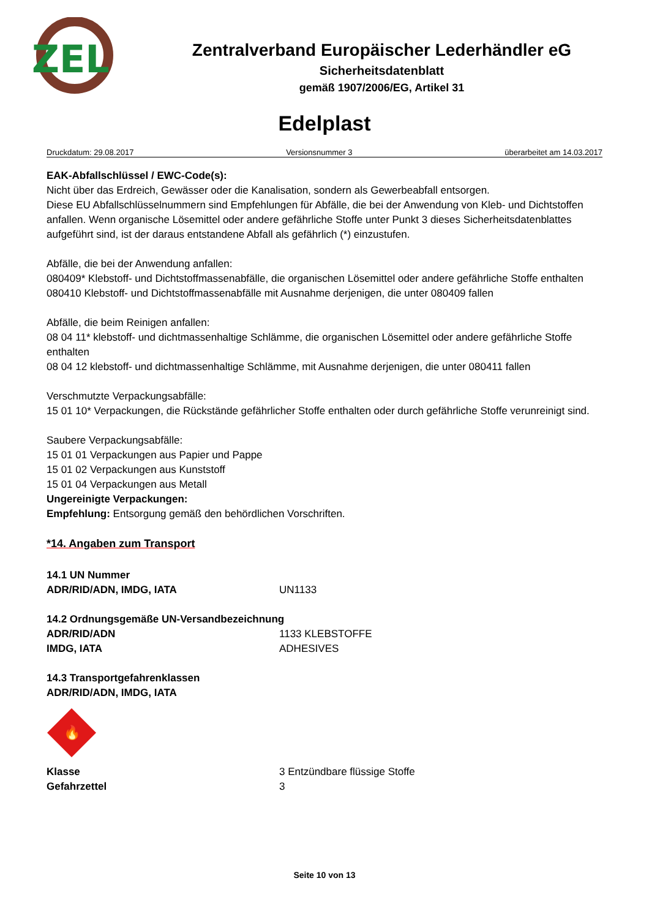ZEL
Zentralverband Europäischer Lederhändler eG
Sicherheitsdatenblatt
gemäß 1907/2006/EG, Artikel 31
Edelplast
Druckdatum: 29.08.2017 Versionsnummer 3 überarbeitet am 14.03.2017
EAK-Abfallschlüssel / EWC-Code(s):
Nicht über das Erdreich, Gewässer oder die Kanalisation, sondern als Gewerbeabfall entsorgen.
Diese EU Abfallschlüsselnummern sind Empfehlungen für Abfälle, die bei der Anwendung von Kleb- und Dichtstoffen anfallen. Wenn organische Lösemittel oder andere gefährliche Stoffe unter Punkt 3 dieses Sicherheitsdatenblattes aufgeführt sind, ist der daraus entstandene Abfall als gefährlich (*) einzustufen.
Abfälle, die bei der Anwendung anfallen:
080409* Klebstoff- und Dichtstoffmassenabfälle, die organischen Lösemittel oder andere gefährliche Stoffe enthalten
080410 Klebstoff- und Dichtstoffmassenabfälle mit Ausnahme derjenigen, die unter 080409 fallen
Abfälle, die beim Reinigen anfallen:
08 04 11* klebstoff- und dichtmassenhaltige Schlämme, die organischen Lösemittel oder andere gefährliche Stoffe enthalten
08 04 12 klebstoff- und dichtmassenhaltige Schlämme, mit Ausnahme derjenigen, die unter 080411 fallen
Verschmutzte Verpackungsabfälle:
15 01 10* Verpackungen, die Rückstände gefährlicher Stoffe enthalten oder durch gefährliche Stoffe verunreinigt sind.
Saubere Verpackungsabfälle:
15 01 01 Verpackungen aus Papier und Pappe
15 01 02 Verpackungen aus Kunststoff
15 01 04 Verpackungen aus Metall
Ungereinigte Verpackungen:
Empfehlung: Entsorgung gemäß den behördlichen Vorschriften.
*14. Angaben zum Transport
14.1 UN Nummer
ADR/RID/ADN, IMDG, IATA UN1133
14.2 Ordnungsgemäße UN-Versandbezeichnung
ADR/RID/ADN 1133 KLEBSTOFFE
IMDG, IATA ADHESIVES
14.3 Transportgefahrenklassen
ADR/RID/ADN, IMDG, IATA
🔥
Klasse 3 Entzündbare flüssige Stoffe
Gefahrzettel 3
Seite 10 von 13